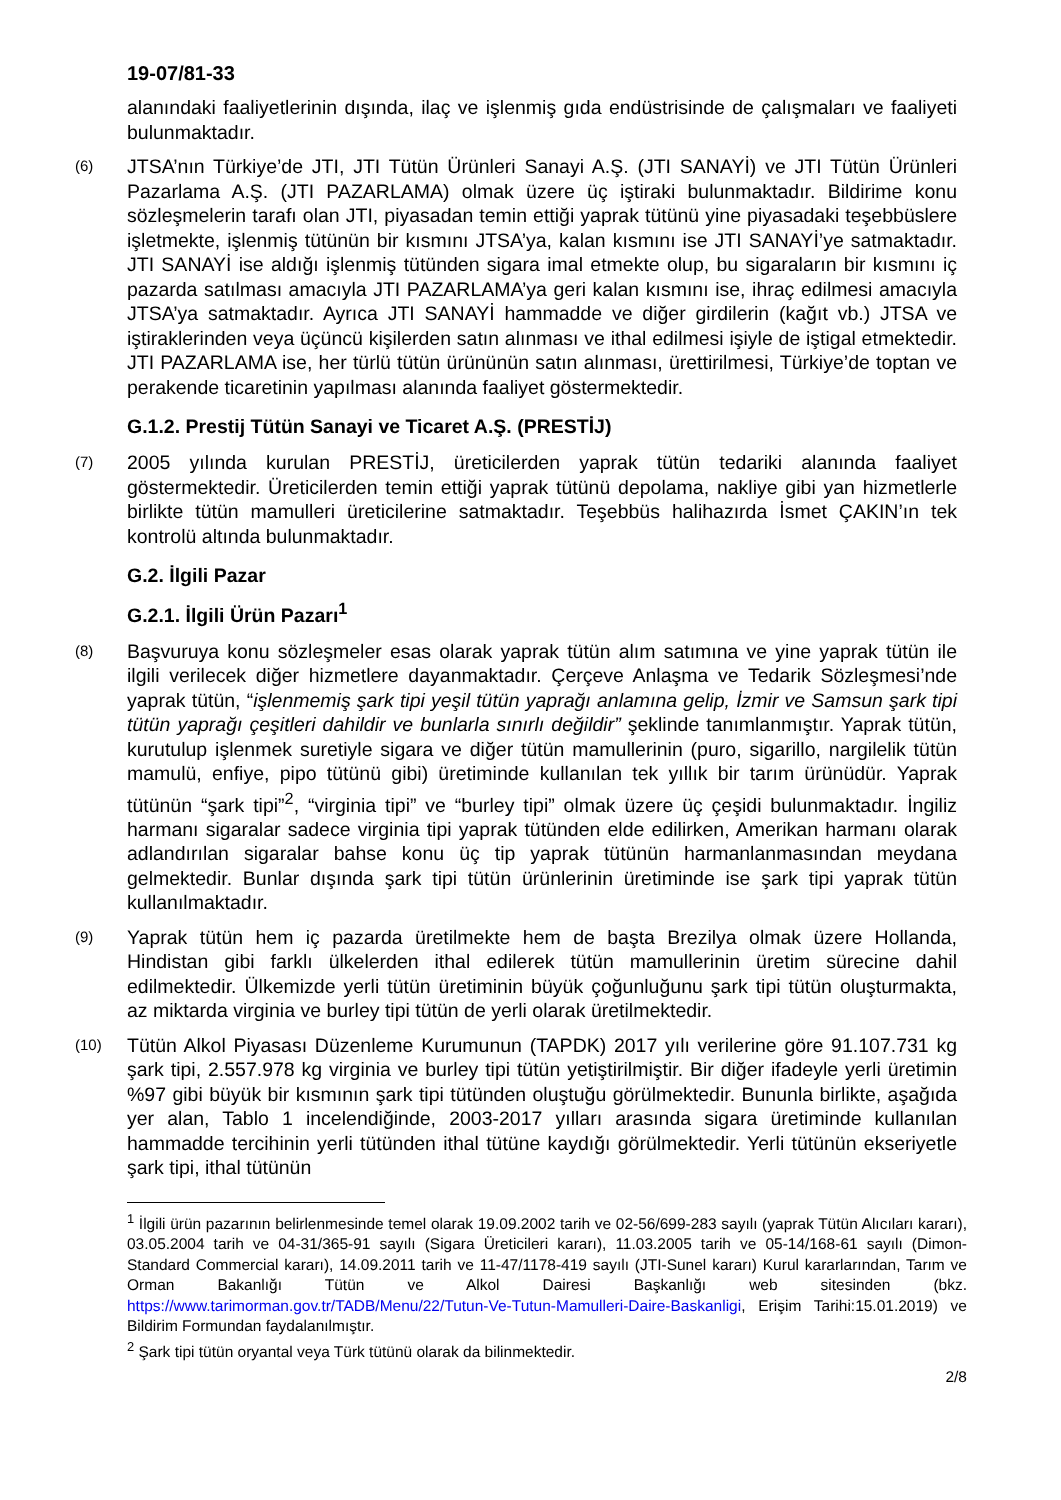19-07/81-33
alanındaki faaliyetlerinin dışında, ilaç ve işlenmiş gıda endüstrisinde de çalışmaları ve faaliyeti bulunmaktadır.
(6)
JTSA’nın Türkiye’de JTI, JTI Tütün Ürünleri Sanayi A.Ş. (JTI SANAYİ) ve JTI Tütün Ürünleri Pazarlama A.Ş. (JTI PAZARLAMA) olmak üzere üç iştiraki bulunmaktadır. Bildirime konu sözleşmelerin tarafı olan JTI, piyasadan temin ettiği yaprak tütünü yine piyasadaki teşebbüslere işletmekte, işlenmiş tütünün bir kısmını JTSA’ya, kalan kısmını ise JTI SANAYİ’ye satmaktadır. JTI SANAYİ ise aldığı işlenmiş tütünden sigara imal etmekte olup, bu sigaraların bir kısmını iç pazarda satılması amacıyla JTI PAZARLAMA’ya geri kalan kısmını ise, ihraç edilmesi amacıyla JTSA’ya satmaktadır. Ayrıca JTI SANAYİ hammadde ve diğer girdilerin (kağıt vb.) JTSA ve iştiraklerinden veya üçüncü kişilerden satın alınması ve ithal edilmesi işiyle de iştigal etmektedir. JTI PAZARLAMA ise, her türlü tütün ürününün satın alınması, ürettirilmesi, Türkiye’de toptan ve perakende ticaretinin yapılması alanında faaliyet göstermektedir.
G.1.2. Prestij Tütün Sanayi ve Ticaret A.Ş. (PRESTİJ)
(7)
2005 yılında kurulan PRESTİJ, üreticilerden yaprak tütün tedariki alanında faaliyet göstermektedir. Üreticilerden temin ettiği yaprak tütünü depolama, nakliye gibi yan hizmetlerle birlikte tütün mamulleri üreticilerine satmaktadır. Teşebbüs halihazırda İsmet ÇAKIN’ın tek kontrolü altında bulunmaktadır.
G.2. İlgili Pazar
G.2.1. İlgili Ürün Pazarı<sup>1</sup>
(8)
Başvuruya konu sözleşmeler esas olarak yaprak tütün alım satımına ve yine yaprak tütün ile ilgili verilecek diğer hizmetlere dayanmaktadır. Çerçeve Anlaşma ve Tedarik Sözleşmesi’nde yaprak tütün, “işlenmemiş şark tipi yeşil tütün yaprağı anlamına gelip, İzmir ve Samsun şark tipi tütün yaprağı çeşitleri dahildir ve bunlarla sınırlı değildir” şeklinde tanımlanmıştır. Yaprak tütün, kurutulup işlenmek suretiyle sigara ve diğer tütün mamullerinin (puro, sigarillo, nargilelik tütün mamulü, enfiye, pipo tütünü gibi) üretiminde kullanılan tek yıllık bir tarım ürünüdür. Yaprak tütünün “şark tipi”<sup>2</sup>, “virginia tipi” ve “burley tipi” olmak üzere üç çeşidi bulunmaktadır. İngiliz harmanı sigaralar sadece virginia tipi yaprak tütünden elde edilirken, Amerikan harmanı olarak adlandırılan sigaralar bahse konu üç tip yaprak tütünün harmanlanmasından meydana gelmektedir. Bunlar dışında şark tipi tütün ürünlerinin üretiminde ise şark tipi yaprak tütün kullanılmaktadır.
(9)
Yaprak tütün hem iç pazarda üretilmekte hem de başta Brezilya olmak üzere Hollanda, Hindistan gibi farklı ülkelerden ithal edilerek tütün mamullerinin üretim sürecine dahil edilmektedir. Ülkemizde yerli tütün üretiminin büyük çoğunluğunu şark tipi tütün oluşturmakta, az miktarda virginia ve burley tipi tütün de yerli olarak üretilmektedir.
(10)
Tütün Alkol Piyasası Düzenleme Kurumunun (TAPDK) 2017 yılı verilerine göre 91.107.731 kg şark tipi, 2.557.978 kg virginia ve burley tipi tütün yetiştirilmiştir. Bir diğer ifadeyle yerli üretimin %97 gibi büyük bir kısmının şark tipi tütünden oluştuğu görülmektedir. Bununla birlikte, aşağıda yer alan, Tablo 1 incelendiğinde, 2003-2017 yılları arasında sigara üretiminde kullanılan hammadde tercihinin yerli tütünden ithal tütüne kaydığı görülmektedir. Yerli tütünün ekseriyetle şark tipi, ithal tütünün
<sup>1</sup> İlgili ürün pazarının belirlenmesinde temel olarak 19.09.2002 tarih ve 02-56/699-283 sayılı (yaprak Tütün Alıcıları kararı), 03.05.2004 tarih ve 04-31/365-91 sayılı (Sigara Üreticileri kararı), 11.03.2005 tarih ve 05-14/168-61 sayılı (Dimon-Standard Commercial kararı), 14.09.2011 tarih ve 11-47/1178-419 sayılı (JTI-Sunel kararı) Kurul kararlarından, Tarım ve Orman Bakanlığı Tütün ve Alkol Dairesi Başkanlığı web sitesinden (bkz. https://www.tarimorman.gov.tr/TADB/Menu/22/Tutun-Ve-Tutun-Mamulleri-Daire-Baskanligi, Erişim Tarihi:15.01.2019) ve Bildirim Formundan faydalanılmıştır.
<sup>2</sup> Şark tipi tütün oryantal veya Türk tütünü olarak da bilinmektedir.
2/8